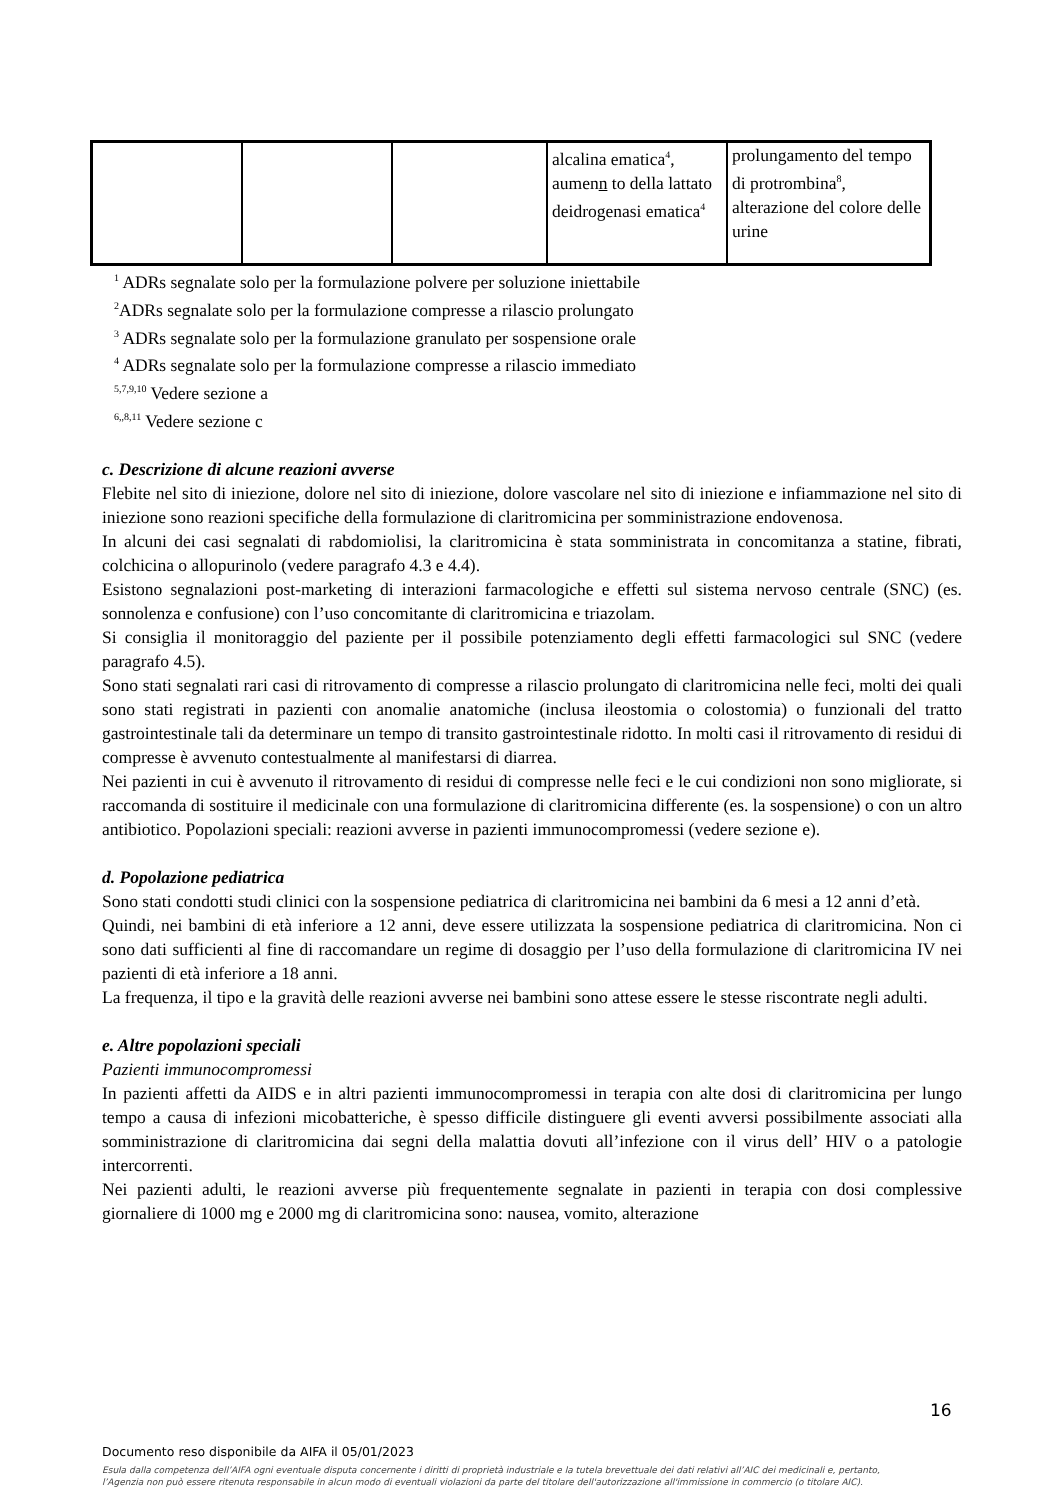| | | | alcalina ematica<sup>4</sup>, aumen n to della lattato deidrogenasi ematica<sup>4</sup> | prolungamento del tempo di protrombina<sup>8</sup>, alterazione del colore delle urine |
<sup>1</sup> ADRs segnalate solo per la formulazione polvere per soluzione iniettabile
<sup>2</sup> ADRs segnalate solo per la formulazione compresse a rilascio prolungato
<sup>3</sup> ADRs segnalate solo per la formulazione granulato per sospensione orale
<sup>4</sup> ADRs segnalate solo per la formulazione compresse a rilascio immediato
<sup>5,7,9,10</sup> Vedere sezione a
<sup>6,,8,11</sup> Vedere sezione c
c. Descrizione di alcune reazioni avverse
Flebite nel sito di iniezione, dolore nel sito di iniezione, dolore vascolare nel sito di iniezione e infiammazione nel sito di iniezione sono reazioni specifiche della formulazione di claritromicina per somministrazione endovenosa.
In alcuni dei casi segnalati di rabdomiolisi, la claritromicina è stata somministrata in concomitanza a statine, fibrati, colchicina o allopurinolo (vedere paragrafo 4.3 e 4.4).
Esistono segnalazioni post-marketing di interazioni farmacologiche e effetti sul sistema nervoso centrale (SNC) (es. sonnolenza e confusione) con l’uso concomitante di claritromicina e triazolam.
Si consiglia il monitoraggio del paziente per il possibile potenziamento degli effetti farmacologici sul SNC (vedere paragrafo 4.5).
Sono stati segnalati rari casi di ritrovamento di compresse a rilascio prolungato di claritromicina nelle feci, molti dei quali sono stati registrati in pazienti con anomalie anatomiche (inclusa ileostomia o colostomia) o funzionali del tratto gastrointestinale tali da determinare un tempo di transito gastrointestinale ridotto. In molti casi il ritrovamento di residui di compresse è avvenuto contestualmente al manifestarsi di diarrea.
Nei pazienti in cui è avvenuto il ritrovamento di residui di compresse nelle feci e le cui condizioni non sono migliorate, si raccomanda di sostituire il medicinale con una formulazione di claritromicina differente (es. la sospensione) o con un altro antibiotico. Popolazioni speciali: reazioni avverse in pazienti immunocompromessi (vedere sezione e).
d. Popolazione pediatrica
Sono stati condotti studi clinici con la sospensione pediatrica di claritromicina nei bambini da 6 mesi a 12 anni d’età.
Quindi, nei bambini di età inferiore a 12 anni, deve essere utilizzata la sospensione pediatrica di claritromicina. Non ci sono dati sufficienti al fine di raccomandare un regime di dosaggio per l’uso della formulazione di claritromicina IV nei pazienti di età inferiore a 18 anni.
La frequenza, il tipo e la gravità delle reazioni avverse nei bambini sono attese essere le stesse riscontrate negli adulti.
e. Altre popolazioni speciali
Pazienti immunocompromessi
In pazienti affetti da AIDS e in altri pazienti immunocompromessi in terapia con alte dosi di claritromicina per lungo tempo a causa di infezioni micobatteriche, è spesso difficile distinguere gli eventi avversi possibilmente associati alla somministrazione di claritromicina dai segni della malattia dovuti all’infezione con il virus dell’ HIV o a patologie intercorrenti.
Nei pazienti adulti, le reazioni avverse più frequentemente segnalate in pazienti in terapia con dosi complessive giornaliere di 1000 mg e 2000 mg di claritromicina sono: nausea, vomito, alterazione
16
Documento reso disponibile da AIFA il 05/01/2023
Esula dalla competenza dell’AIFA ogni eventuale disputa concernente i diritti di proprietà industriale e la tutela brevettuale dei dati relativi all’AIC dei medicinali e, pertanto, l’Agenzia non può essere ritenuta responsabile in alcun modo di eventuali violazioni da parte del titolare dell'autorizzazione all'immissione in commercio (o titolare AIC).